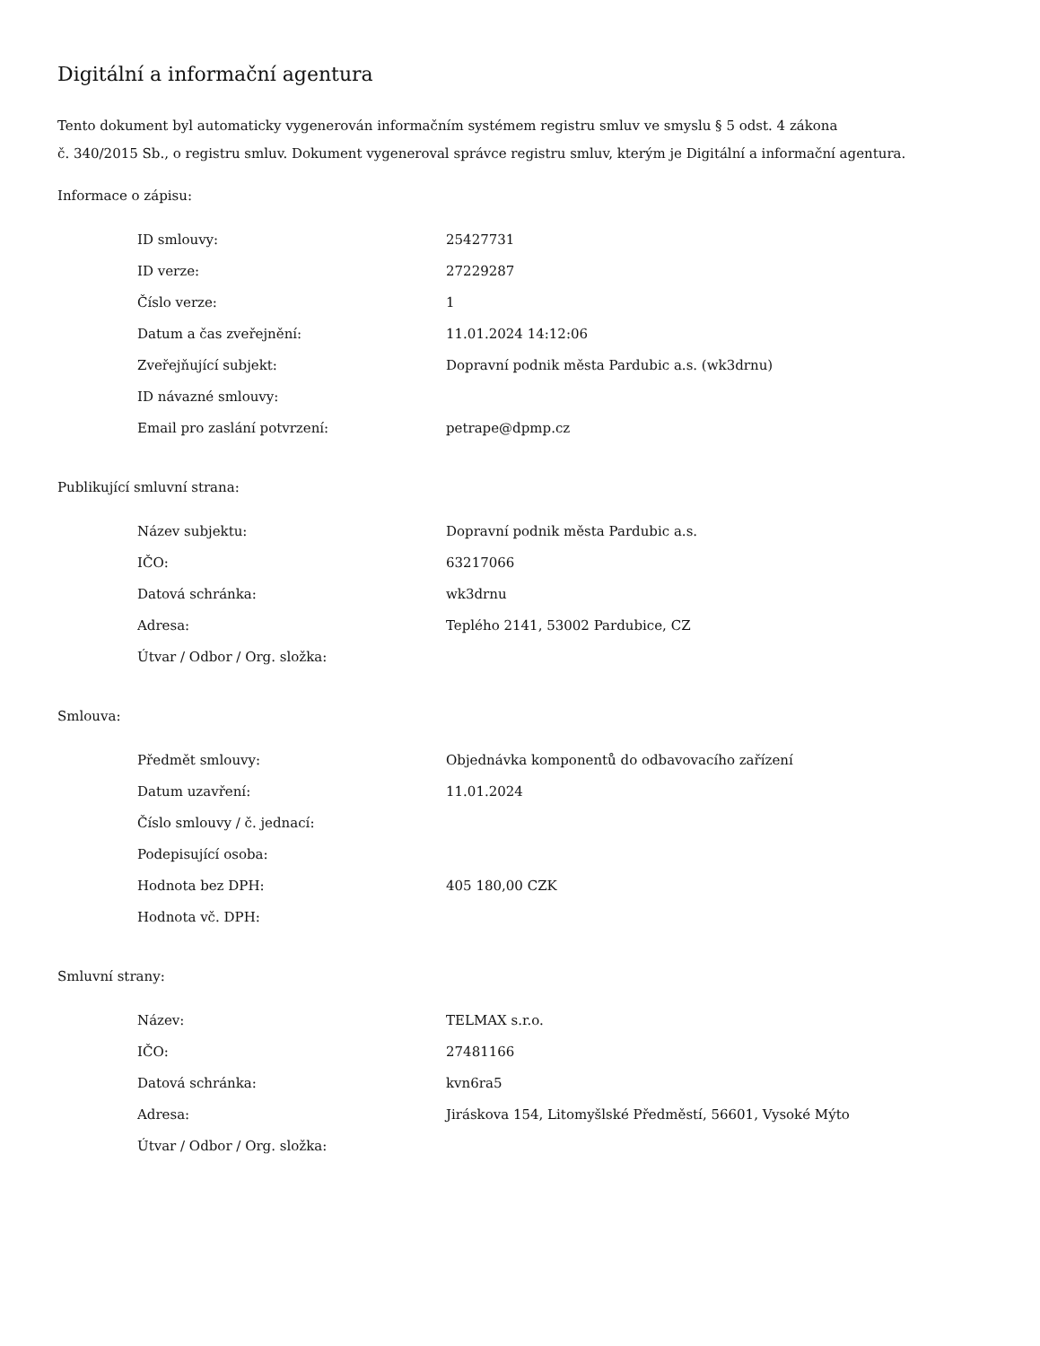Digitální a informační agentura
Tento dokument byl automaticky vygenerován informačním systémem registru smluv ve smyslu § 5 odst. 4 zákona
č. 340/2015 Sb., o registru smluv. Dokument vygeneroval správce registru smluv, kterým je Digitální a informační agentura.
Informace o zápisu:
| ID smlouvy: | 25427731 |
| ID verze: | 27229287 |
| Číslo verze: | 1 |
| Datum a čas zveřejnění: | 11.01.2024 14:12:06 |
| Zveřejňující subjekt: | Dopravní podnik města Pardubic a.s. (wk3drnu) |
| ID návazné smlouvy: | |
| Email pro zaslání potvrzení: | petrape@dpmp.cz |
Publikující smluvní strana:
| Název subjektu: | Dopravní podnik města Pardubic a.s. |
| IČO: | 63217066 |
| Datová schránka: | wk3drnu |
| Adresa: | Teplého 2141, 53002 Pardubice, CZ |
| Útvar / Odbor / Org. složka: | |
Smlouva:
| Předmět smlouvy: | Objednávka komponentů do odbavovacího zařízení |
| Datum uzavření: | 11.01.2024 |
| Číslo smlouvy / č. jednací: | |
| Podepisující osoba: | |
| Hodnota bez DPH: | 405 180,00 CZK |
| Hodnota vč. DPH: | |
Smluvní strany:
| Název: | TELMAX s.r.o. |
| IČO: | 27481166 |
| Datová schránka: | kvn6ra5 |
| Adresa: | Jiráskova 154, Litomyšlské Předměstí, 56601, Vysoké Mýto |
| Útvar / Odbor / Org. složka: | |